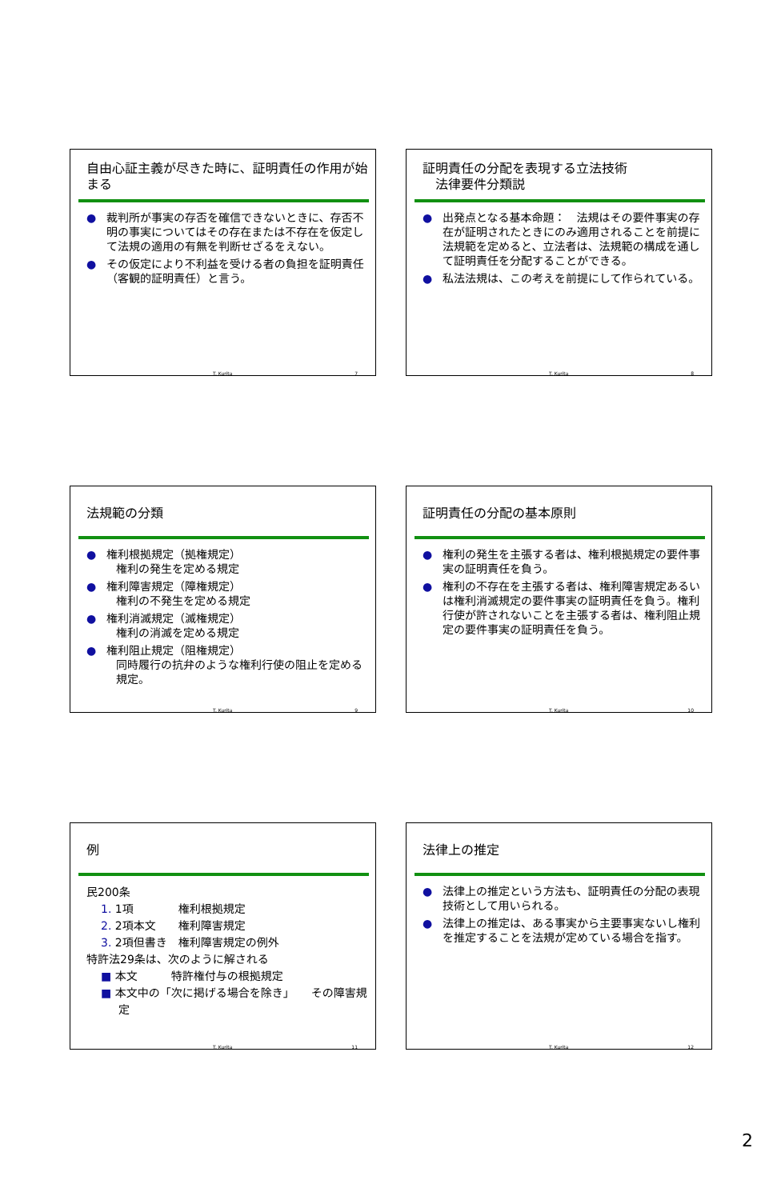自由心証主義が尽きた時に、証明責任の作用が始まる
● 裁判所が事実の存否を確信できないときに、存否不明の事実についてはその存在または不存在を仮定して法規の適用の有無を判断せざるをえない。
● その仮定により不利益を受ける者の負担を証明責任（客観的証明責任）と言う。
T. Kurita 7
証明責任の分配を表現する立法技術
　法律要件分類説
● 出発点となる基本命題：　法規はその要件事実の存在が証明されたときにのみ適用されることを前提に法規範を定めると、立法者は、法規範の構成を通して証明責任を分配することができる。
● 私法法規は、この考えを前提にして作られている。
T. Kurita 8
法規範の分類
● 権利根拠規定（拠権規定）
権利の発生を定める規定
● 権利障害規定（障権規定）
権利の不発生を定める規定
● 権利消滅規定（滅権規定）
権利の消滅を定める規定
● 権利阻止規定（阻権規定）
同時履行の抗弁のような権利行使の阻止を定める規定。
T. Kurita 9
証明責任の分配の基本原則
● 権利の発生を主張する者は、権利根拠規定の要件事実の証明責任を負う。
● 権利の不存在を主張する者は、権利障害規定あるいは権利消滅規定の要件事実の証明責任を負う。権利行使が許されないことを主張する者は、権利阻止規定の要件事実の証明責任を負う。
T. Kurita 10
例
民200条
1. 1項　　　　権利根拠規定
2. 2項本文　　権利障害規定
3. 2項但書き　権利障害規定の例外
特許法29条は、次のように解される
■ 本文　　　特許権付与の根拠規定
■ 本文中の「次に掲げる場合を除き」　　その障害規定
T. Kurita 11
法律上の推定
● 法律上の推定という方法も、証明責任の分配の表現技術として用いられる。
● 法律上の推定は、ある事実から主要事実ないし権利を推定することを法規が定めている場合を指す。
T. Kurita 12
2